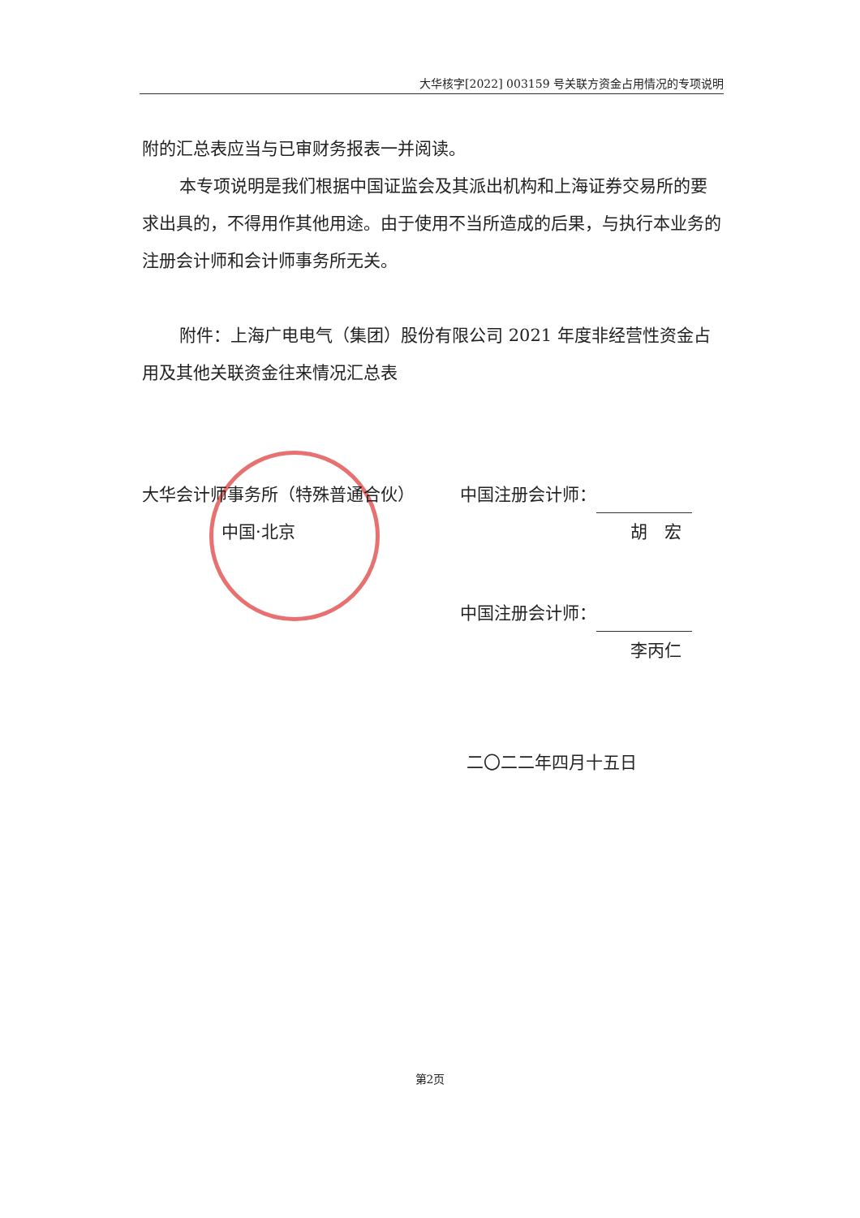大华核字[2022] 003159 号关联方资金占用情况的专项说明
附的汇总表应当与已审财务报表一并阅读。
本专项说明是我们根据中国证监会及其派出机构和上海证券交易所的要求出具的，不得用作其他用途。由于使用不当所造成的后果，与执行本业务的注册会计师和会计师事务所无关。
附件：上海广电电气（集团）股份有限公司 2021 年度非经营性资金占用及其他关联资金往来情况汇总表
大华会计师事务所（特殊普通合伙）
中国·北京
中国注册会计师：
胡　宏
中国注册会计师：
李丙仁
二〇二二年四月十五日
第2页